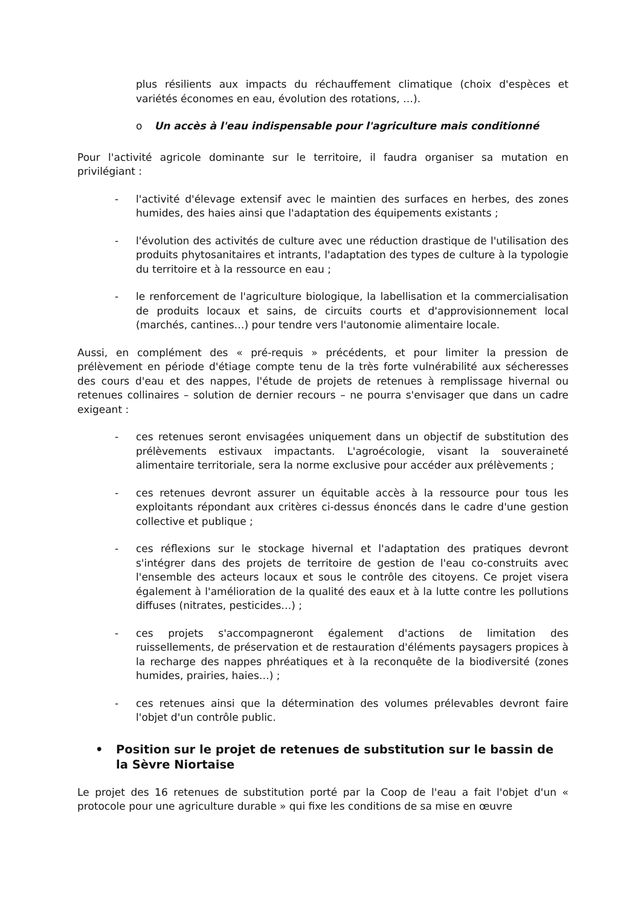plus résilients aux impacts du réchauffement climatique (choix d'espèces et variétés économes en eau, évolution des rotations, …).
o Un accès à l'eau indispensable pour l'agriculture mais conditionné
Pour l'activité agricole dominante sur le territoire, il faudra organiser sa mutation en privilégiant :
- l'activité d'élevage extensif avec le maintien des surfaces en herbes, des zones humides, des haies ainsi que l'adaptation des équipements existants ;
- l'évolution des activités de culture avec une réduction drastique de l'utilisation des produits phytosanitaires et intrants, l'adaptation des types de culture à la typologie du territoire et à la ressource en eau ;
- le renforcement de l'agriculture biologique, la labellisation et la commercialisation de produits locaux et sains, de circuits courts et d'approvisionnement local (marchés, cantines…) pour tendre vers l'autonomie alimentaire locale.
Aussi, en complément des « pré-requis » précédents, et pour limiter la pression de prélèvement en période d'étiage compte tenu de la très forte vulnérabilité aux sécheresses des cours d'eau et des nappes, l'étude de projets de retenues à remplissage hivernal ou retenues collinaires – solution de dernier recours – ne pourra s'envisager que dans un cadre exigeant :
- ces retenues seront envisagées uniquement dans un objectif de substitution des prélèvements estivaux impactants. L'agroécologie, visant la souveraineté alimentaire territoriale, sera la norme exclusive pour accéder aux prélèvements ;
- ces retenues devront assurer un équitable accès à la ressource pour tous les exploitants répondant aux critères ci-dessus énoncés dans le cadre d'une gestion collective et publique ;
- ces réflexions sur le stockage hivernal et l'adaptation des pratiques devront s'intégrer dans des projets de territoire de gestion de l'eau co-construits avec l'ensemble des acteurs locaux et sous le contrôle des citoyens. Ce projet visera également à l'amélioration de la qualité des eaux et à la lutte contre les pollutions diffuses (nitrates, pesticides…) ;
- ces projets s'accompagneront également d'actions de limitation des ruissellements, de préservation et de restauration d'éléments paysagers propices à la recharge des nappes phréatiques et à la reconquête de la biodiversité (zones humides, prairies, haies…) ;
- ces retenues ainsi que la détermination des volumes prélevables devront faire l'objet d'un contrôle public.
• Position sur le projet de retenues de substitution sur le bassin de la Sèvre Niortaise
Le projet des 16 retenues de substitution porté par la Coop de l'eau a fait l'objet d'un « protocole pour une agriculture durable » qui fixe les conditions de sa mise en œuvre